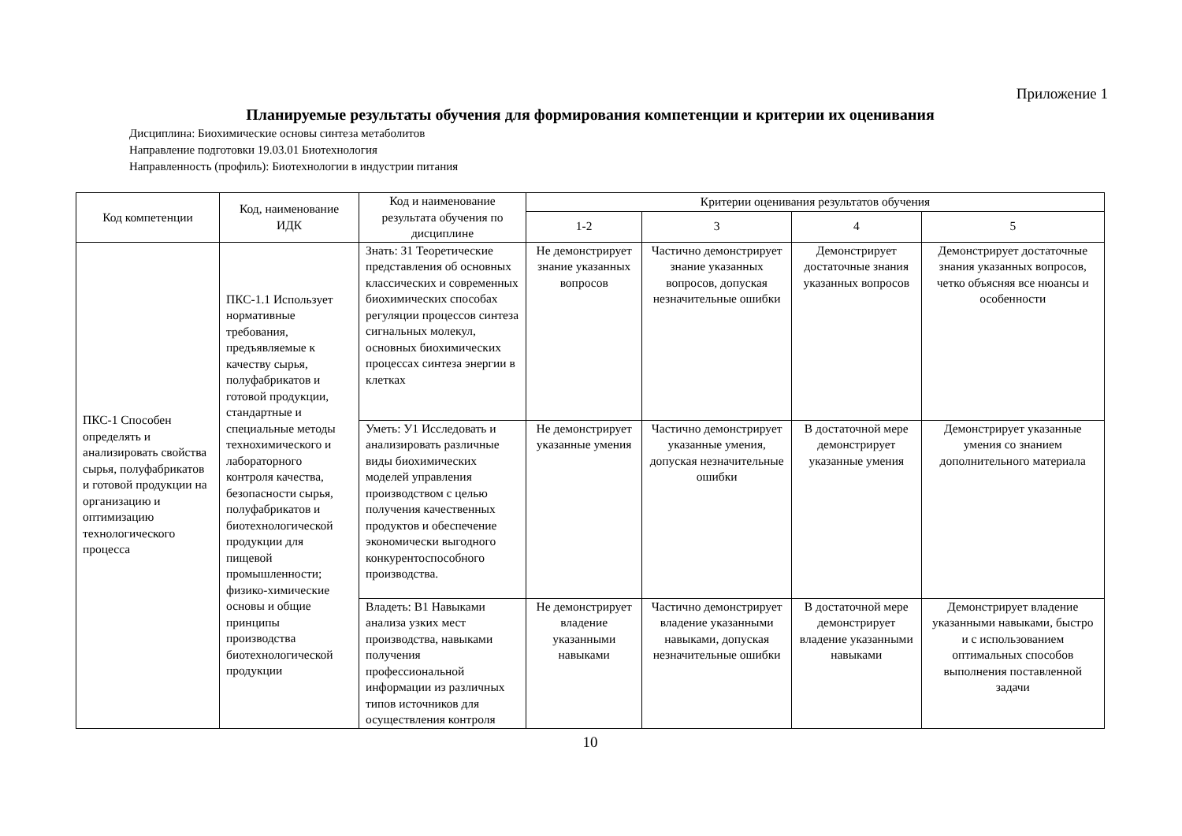Приложение 1
Планируемые результаты обучения для формирования компетенции и критерии их оценивания
Дисциплина: Биохимические основы синтеза метаболитов
Направление подготовки 19.03.01 Биотехнология
Направленность (профиль): Биотехнологии в индустрии питания
| Код компетенции | Код, наименование ИДК | Код и наименование результата обучения по дисциплине | Критерии оценивания результатов обучения | | | |
| --- | --- | --- | --- | --- | --- | --- |
| | | | 1-2 | 3 | 4 | 5 |
| ПКС-1 Способен определять и анализировать свойства сырья, полуфабрикатов и готовой продукции на организацию и оптимизацию технологического процесса | ПКС-1.1 Использует нормативные требования, предъявляемые к качеству сырья, полуфабрикатов и готовой продукции, стандартные и специальные методы технохимического и лабораторного контроля качества, безопасности сырья, полуфабрикатов и биотехнологической продукции для пищевой промышленности; физико-химические основы и общие принципы производства биотехнологической продукции | Знать: З1 Теоретические представления об основных классических и современных биохимических способах регуляции процессов синтеза сигнальных молекул, основных биохимических процессах синтеза энергии в клетках | Не демонстрирует знание указанных вопросов | Частично демонстрирует знание указанных вопросов, допуская незначительные ошибки | Демонстрирует достаточные знания указанных вопросов | Демонстрирует достаточные знания указанных вопросов, четко объясняя все нюансы и особенности |
| | | Уметь: У1 Исследовать и анализировать различные виды биохимических моделей управления производством с целью получения качественных продуктов и обеспечение экономически выгодного конкурентоспособного производства. | Не демонстрирует указанные умения | Частично демонстрирует указанные умения, допуская незначительные ошибки | В достаточной мере демонстрирует указанные умения | Демонстрирует указанные умения со знанием дополнительного материала |
| | | Владеть: В1 Навыками анализа узких мест производства, навыками получения профессиональной информации из различных типов источников для осуществления контроля | Не демонстрирует владение указанными навыками | Частично демонстрирует владение указанными навыками, допуская незначительные ошибки | В достаточной мере демонстрирует владение указанными навыками | Демонстрирует владение указанными навыками, быстро и с использованием оптимальных способов выполнения поставленной задачи |
10